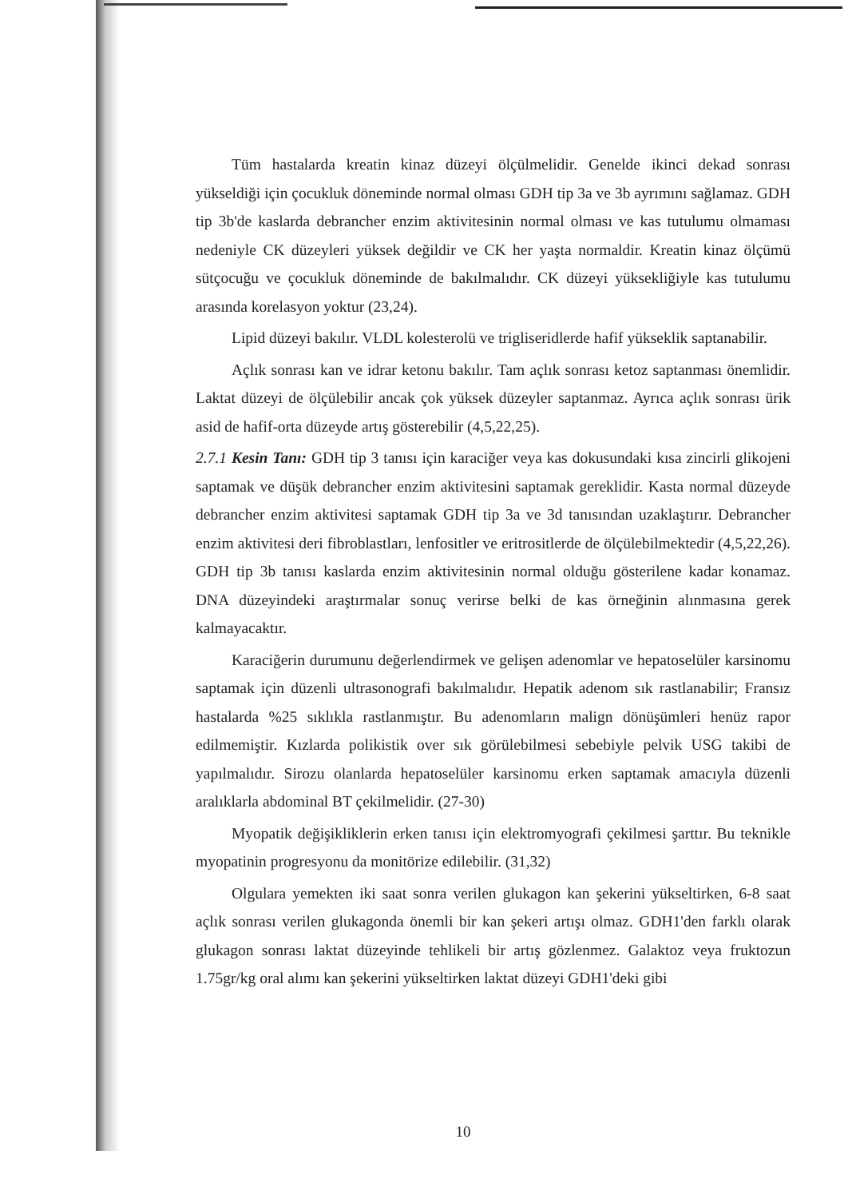Tüm hastalarda kreatin kinaz düzeyi ölçülmelidir. Genelde ikinci dekad sonrası yükseldiği için çocukluk döneminde normal olması GDH tip 3a ve 3b ayrımını sağlamaz. GDH tip 3b'de kaslarda debrancher enzim aktivitesinin normal olması ve kas tutulumu olmaması nedeniyle CK düzeyleri yüksek değildir ve CK her yaşta normaldir. Kreatin kinaz ölçümü sütçocuğu ve çocukluk döneminde de bakılmalıdır. CK düzeyi yüksekliğiyle kas tutulumu arasında korelasyon yoktur (23,24).
Lipid düzeyi bakılır. VLDL kolesterolü ve trigliseridlerde hafif yükseklik saptanabilir.
Açlık sonrası kan ve idrar ketonu bakılır. Tam açlık sonrası ketoz saptanması önemlidir. Laktat düzeyi de ölçülebilir ancak çok yüksek düzeyler saptanmaz. Ayrıca açlık sonrası ürik asid de hafif-orta düzeyde artış gösterebilir (4,5,22,25).
2.7.1 Kesin Tanı: GDH tip 3 tanısı için karaciğer veya kas dokusundaki kısa zincirli glikojeni saptamak ve düşük debrancher enzim aktivitesini saptamak gereklidir. Kasta normal düzeyde debrancher enzim aktivitesi saptamak GDH tip 3a ve 3d tanısından uzaklaştırır. Debrancher enzim aktivitesi deri fibroblastları, lenfositler ve eritrositlerde de ölçülebilmektedir (4,5,22,26). GDH tip 3b tanısı kaslarda enzim aktivitesinin normal olduğu gösterilene kadar konamaz. DNA düzeyindeki araştırmalar sonuç verirse belki de kas örneğinin alınmasına gerek kalmayacaktır.
Karaciğerin durumunu değerlendirmek ve gelişen adenomlar ve hepatoselüler karsinomu saptamak için düzenli ultrasonografi bakılmalıdır. Hepatik adenom sık rastlanabilir; Fransız hastalarda %25 sıklıkla rastlanmıştır. Bu adenomların malign dönüşümleri henüz rapor edilmemiştir. Kızlarda polikistik over sık görülebilmesi sebebiyle pelvik USG takibi de yapılmalıdır. Sirozu olanlarda hepatoselüler karsinomu erken saptamak amacıyla düzenli aralıklarla abdominal BT çekilmelidir. (27-30)
Myopatik değişikliklerin erken tanısı için elektromyografi çekilmesi şarttır. Bu teknikle myopatinin progresyonu da monitörize edilebilir. (31,32)
Olgulara yemekten iki saat sonra verilen glukagon kan şekerini yükseltirken, 6-8 saat açlık sonrası verilen glukagonda önemli bir kan şekeri artışı olmaz. GDH1'den farklı olarak glukagon sonrası laktat düzeyinde tehlikeli bir artış gözlenmez. Galaktoz veya fruktozun 1.75gr/kg oral alımı kan şekerini yükseltirken laktat düzeyi GDH1'deki gibi
10